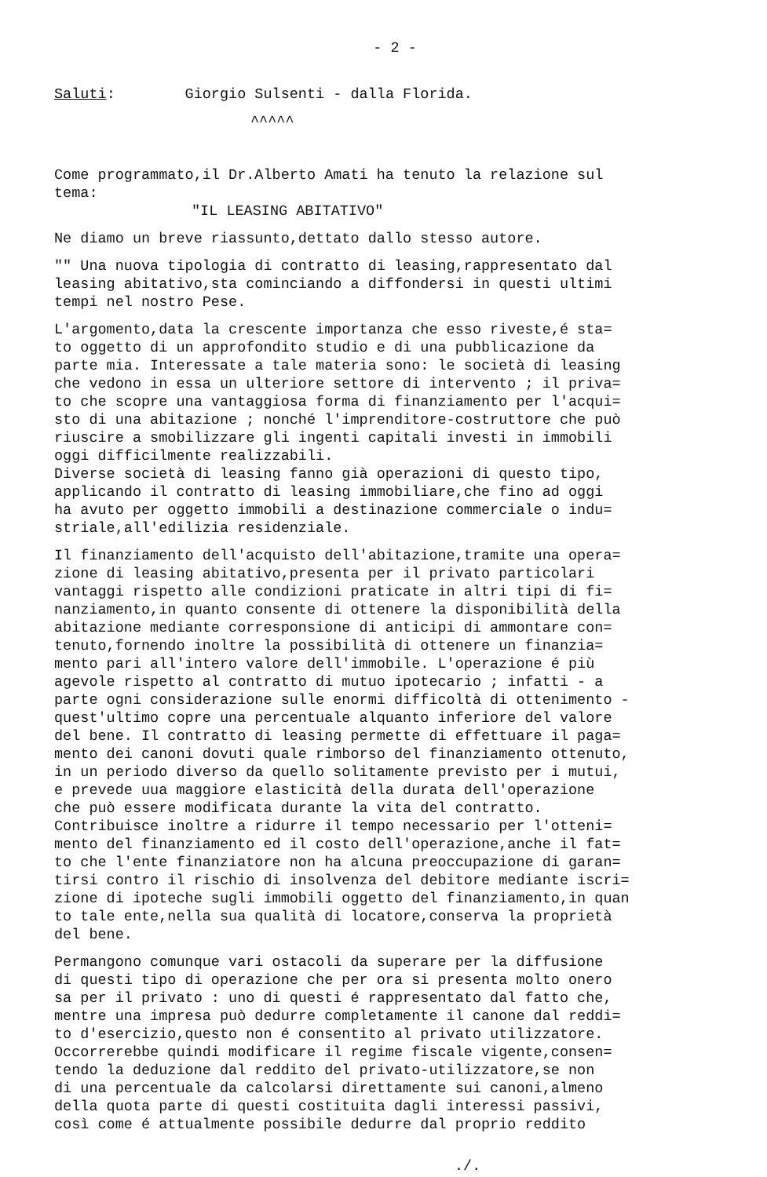- 2 -
Saluti: Giorgio Sulsenti - dalla Florida.
^^^^^
Come programmato,il Dr.Alberto Amati ha tenuto la relazione sul tema:
"IL LEASING ABITATIVO"
Ne diamo un breve riassunto,dettato dallo stesso autore.
"" Una nuova tipologia di contratto di leasing,rappresentato dal leasing abitativo,sta cominciando a diffondersi in questi ultimi tempi nel nostro Pese.
L'argomento,data la crescente importanza che esso riveste,é sta= to oggetto di un approfondito studio e di una pubblicazione da parte mia. Interessate a tale materia sono: le società di leasing che vedono in essa un ulteriore settore di intervento ; il priva= to che scopre una vantaggiosa forma di finanziamento per l'acqui= sto di una abitazione ; nonché l'imprenditore-costruttore che può riuscire a smobilizzare gli ingenti capitali investi in immobili oggi difficilmente realizzabili.
Diverse società di leasing fanno già operazioni di questo tipo, applicando il contratto di leasing immobiliare,che fino ad oggi ha avuto per oggetto immobili a destinazione commerciale o indu= striale,all'edilizia residenziale.
Il finanziamento dell'acquisto dell'abitazione,tramite una opera= zione di leasing abitativo,presenta per il privato particolari vantaggi rispetto alle condizioni praticate in altri tipi di fi= nanziamento,in quanto consente di ottenere la disponibilità della abitazione mediante corresponsione di anticipi di ammontare con= tenuto,fornendo inoltre la possibilità di ottenere un finanzia= mento pari all'intero valore dell'immobile. L'operazione é più agevole rispetto al contratto di mutuo ipotecario ; infatti - a parte ogni considerazione sulle enormi difficoltà di ottenimento - quest'ultimo copre una percentuale alquanto inferiore del valore del bene. Il contratto di leasing permette di effettuare il paga= mento dei canoni dovuti quale rimborso del finanziamento ottenuto, in un periodo diverso da quello solitamente previsto per i mutui, e prevede uua maggiore elasticità della durata dell'operazione che può essere modificata durante la vita del contratto.
Contribuisce inoltre a ridurre il tempo necessario per l'otteni= mento del finanziamento ed il costo dell'operazione,anche il fat= to che l'ente finanziatore non ha alcuna preoccupazione di garan= tirsi contro il rischio di insolvenza del debitore mediante iscri= zione di ipoteche sugli immobili oggetto del finanziamento,in quan to tale ente,nella sua qualità di locatore,conserva la proprietà del bene.
Permangono comunque vari ostacoli da superare per la diffusione di questi tipo di operazione che per ora si presenta molto onero sa per il privato : uno di questi é rappresentato dal fatto che, mentre una impresa può dedurre completamente il canone dal reddi= to d'esercizio,questo non é consentito al privato utilizzatore. Occorrerebbe quindi modificare il regime fiscale vigente,consen= tendo la deduzione dal reddito del privato-utilizzatore,se non di una percentuale da calcolarsi direttamente sui canoni,almeno della quota parte di questi costituita dagli interessi passivi, così come é attualmente possibile dedurre dal proprio reddito
./.